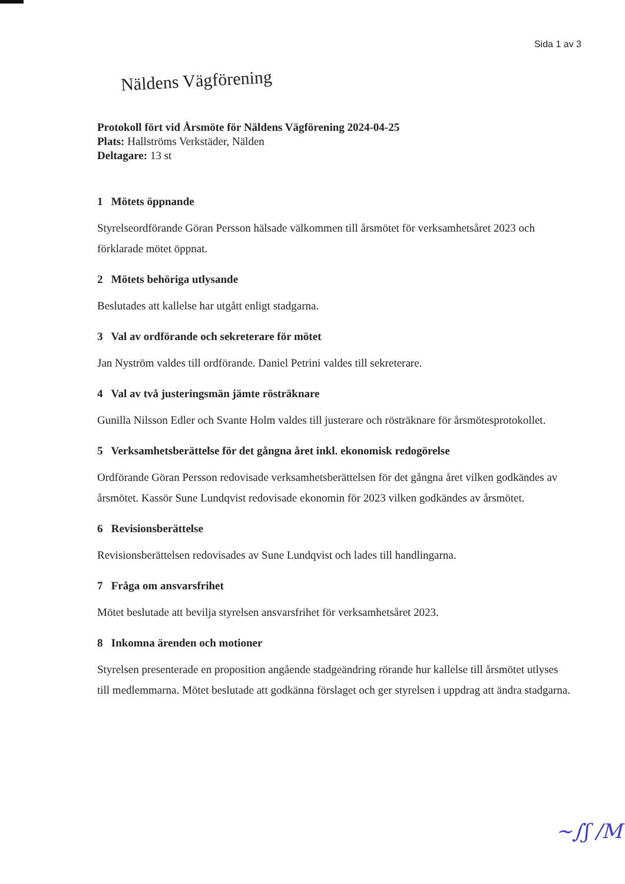Sida 1 av 3
Näldens Vägförening
Protokoll fört vid Årsmöte för Näldens Vägförening 2024-04-25
Plats: Hallströms Verkstäder, Nälden
Deltagare: 13 st
1 Mötets öppnande
Styrelseordförande Göran Persson hälsade välkommen till årsmötet för verksamhetsåret 2023 och förklarade mötet öppnat.
2 Mötets behöriga utlysande
Beslutades att kallelse har utgått enligt stadgarna.
3 Val av ordförande och sekreterare för mötet
Jan Nyström valdes till ordförande. Daniel Petrini valdes till sekreterare.
4 Val av två justeringsmän jämte rösträknare
Gunilla Nilsson Edler och Svante Holm valdes till justerare och rösträknare för årsmötesprotokollet.
5 Verksamhetsberättelse för det gångna året inkl. ekonomisk redogörelse
Ordförande Göran Persson redovisade verksamhetsberättelsen för det gångna året vilken godkändes av årsmötet. Kassör Sune Lundqvist redovisade ekonomin för 2023 vilken godkändes av årsmötet.
6 Revisionsberättelse
Revisionsberättelsen redovisades av Sune Lundqvist och lades till handlingarna.
7 Fråga om ansvarsfrihet
Mötet beslutade att bevilja styrelsen ansvarsfrihet för verksamhetsåret 2023.
8 Inkomna ärenden och motioner
Styrelsen presenterade en proposition angående stadgeändring rörande hur kallelse till årsmötet utlyses till medlemmarna. Mötet beslutade att godkänna förslaget och ger styrelsen i uppdrag att ändra stadgarna.
~∫ʃ /M